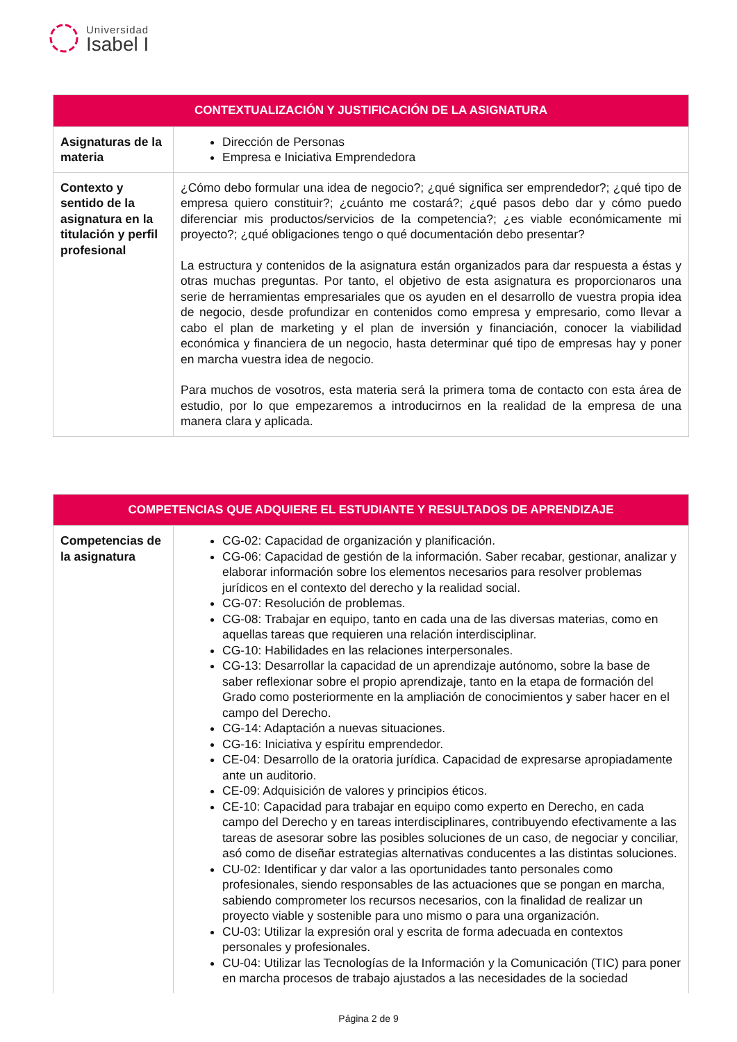Universidad
Isabel I
| CONTEXTUALIZACIÓN Y JUSTIFICACIÓN DE LA ASIGNATURA | |
| --- | --- |
| Asignaturas de la materia | Dirección de Personas Empresa e Iniciativa Emprendedora |
| Contexto y sentido de la asignatura en la titulación y perfil profesional | ¿Cómo debo formular una idea de negocio?; ¿qué significa ser emprendedor?; ¿qué tipo de empresa quiero constituir?; ¿cuánto me costará?; ¿qué pasos debo dar y cómo puedo diferenciar mis productos/servicios de la competencia?; ¿es viable económicamente mi proyecto?; ¿qué obligaciones tengo o qué documentación debo presentar? La estructura y contenidos de la asignatura están organizados para dar respuesta a éstas y otras muchas preguntas. Por tanto, el objetivo de esta asignatura es proporcionaros una serie de herramientas empresariales que os ayuden en el desarrollo de vuestra propia idea de negocio, desde profundizar en contenidos como empresa y empresario, como llevar a cabo el plan de marketing y el plan de inversión y financiación, conocer la viabilidad económica y financiera de un negocio, hasta determinar qué tipo de empresas hay y poner en marcha vuestra idea de negocio. Para muchos de vosotros, esta materia será la primera toma de contacto con esta área de estudio, por lo que empezaremos a introducirnos en la realidad de la empresa de una manera clara y aplicada. |
| COMPETENCIAS QUE ADQUIERE EL ESTUDIANTE Y RESULTADOS DE APRENDIZAJE | |
| --- | --- |
| Competencias de la asignatura | CG-02: Capacidad de organización y planificación. CG-06: Capacidad de gestión de la información. Saber recabar, gestionar, analizar y elaborar información sobre los elementos necesarios para resolver problemas jurídicos en el contexto del derecho y la realidad social. CG-07: Resolución de problemas. CG-08: Trabajar en equipo, tanto en cada una de las diversas materias, como en aquellas tareas que requieren una relación interdisciplinar. CG-10: Habilidades en las relaciones interpersonales. CG-13: Desarrollar la capacidad de un aprendizaje autónomo, sobre la base de saber reflexionar sobre el propio aprendizaje, tanto en la etapa de formación del Grado como posteriormente en la ampliación de conocimientos y saber hacer en el campo del Derecho. CG-14: Adaptación a nuevas situaciones. CG-16: Iniciativa y espíritu emprendedor. CE-04: Desarrollo de la oratoria jurídica. Capacidad de expresarse apropiadamente ante un auditorio. CE-09: Adquisición de valores y principios éticos. CE-10: Capacidad para trabajar en equipo como experto en Derecho, en cada campo del Derecho y en tareas interdisciplinares, contribuyendo efectivamente a las tareas de asesorar sobre las posibles soluciones de un caso, de negociar y conciliar, asó como de diseñar estrategias alternativas conducentes a las distintas soluciones. CU-02: Identificar y dar valor a las oportunidades tanto personales como profesionales, siendo responsables de las actuaciones que se pongan en marcha, sabiendo comprometer los recursos necesarios, con la finalidad de realizar un proyecto viable y sostenible para uno mismo o para una organización. CU-03: Utilizar la expresión oral y escrita de forma adecuada en contextos personales y profesionales. CU-04: Utilizar las Tecnologías de la Información y la Comunicación (TIC) para poner en marcha procesos de trabajo ajustados a las necesidades de la sociedad |
Página 2 de 9